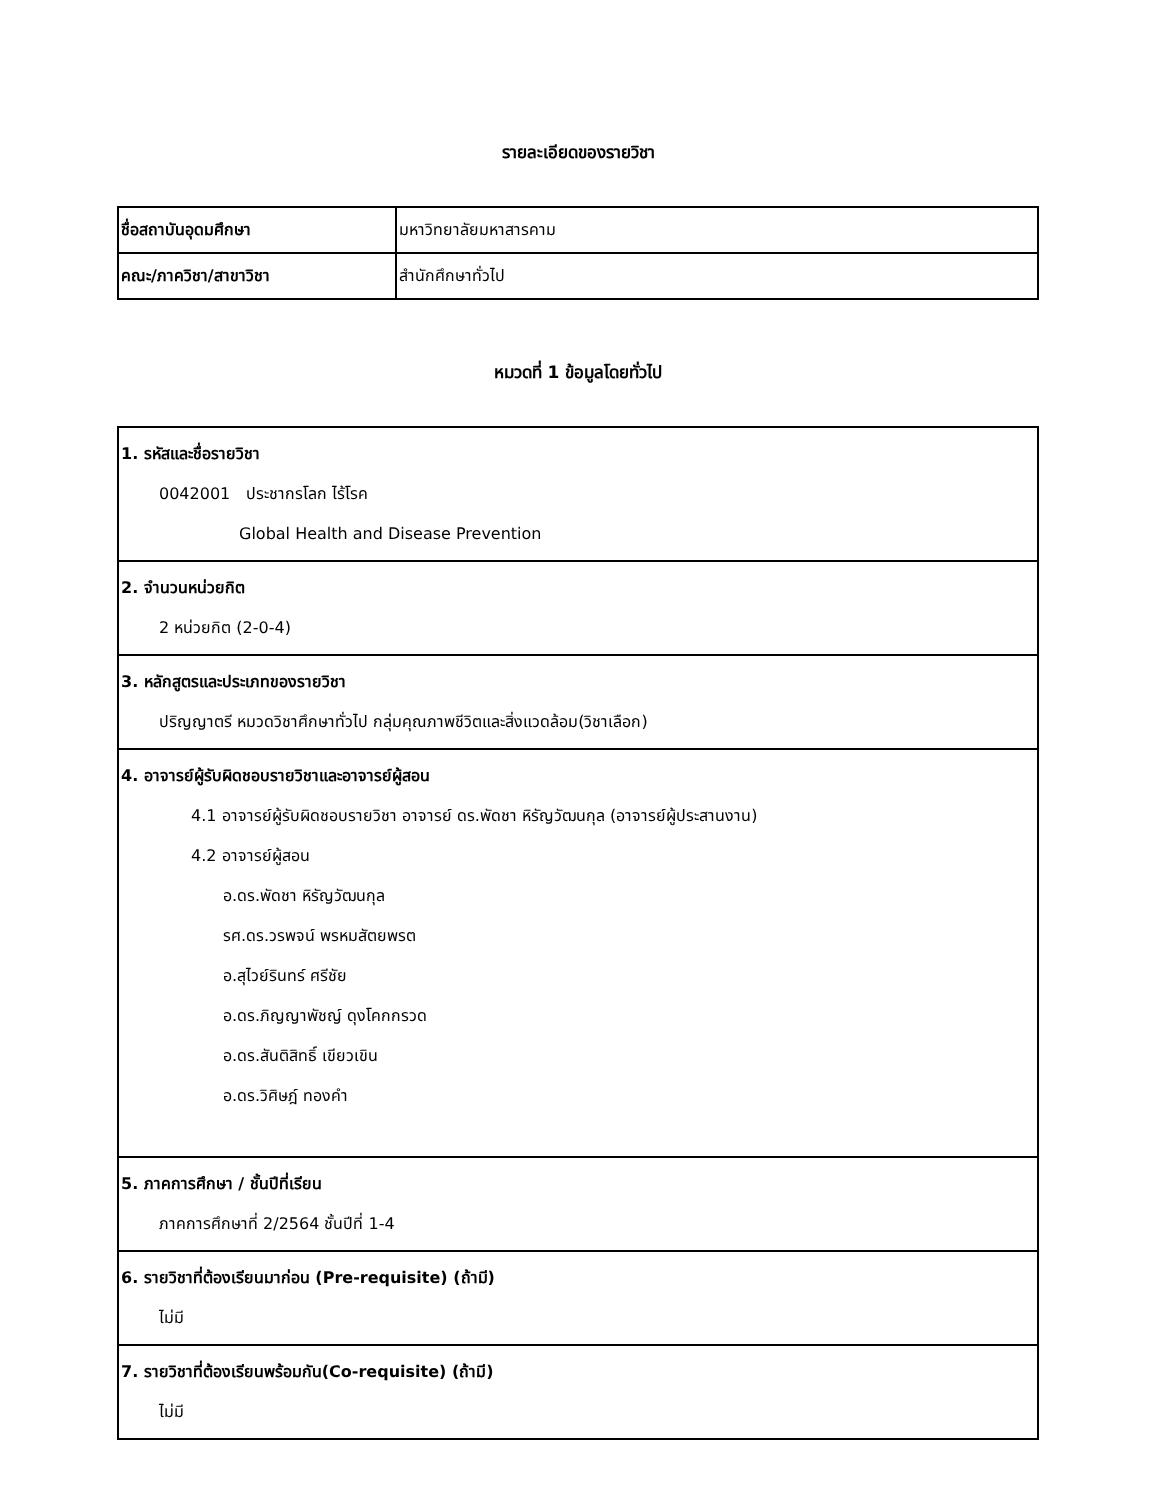รายละเอียดของรายวิชา
| ชื่อสถาบันอุดมศึกษา | มหาวิทยาลัยมหาสารคาม |
| คณะ/ภาควิชา/สาขาวิชา | สำนักศึกษาทั่วไป |
หมวดที่ 1 ข้อมูลโดยทั่วไป
| 1. รหัสและชื่อรายวิชา 0042001 ประชากรโลก ไร้โรค Global Health and Disease Prevention |
| 2. จำนวนหน่วยกิต 2 หน่วยกิต (2-0-4) |
| 3. หลักสูตรและประเภทของรายวิชา ปริญญาตรี หมวดวิชาศึกษาทั่วไป กลุ่มคุณภาพชีวิตและสิ่งแวดล้อม(วิชาเลือก) |
| 4. อาจารย์ผู้รับผิดชอบรายวิชาและอาจารย์ผู้สอน 4.1 อาจารย์ผู้รับผิดชอบรายวิชา อาจารย์ ดร.พัดชา หิรัญวัฒนกุล (อาจารย์ผู้ประสานงาน) 4.2 อาจารย์ผู้สอน อ.ดร.พัดชา หิรัญวัฒนกุล รศ.ดร.วรพจน์ พรหมสัตยพรต อ.สุไวย์รินทร์ ศรีชัย อ.ดร.ภิญญาพัชญ์ ดุงโคกกรวด อ.ดร.สันติสิทธิ์ เขียวเขิน อ.ดร.วิศิษฎ์ ทองคำ |
| 5. ภาคการศึกษา / ชั้นปีที่เรียน ภาคการศึกษาที่ 2/2564 ชั้นปีที่ 1-4 |
| 6. รายวิชาที่ต้องเรียนมาก่อน (Pre-requisite) (ถ้ามี) ไม่มี |
| 7. รายวิชาที่ต้องเรียนพร้อมกัน(Co-requisite) (ถ้ามี) ไม่มี |